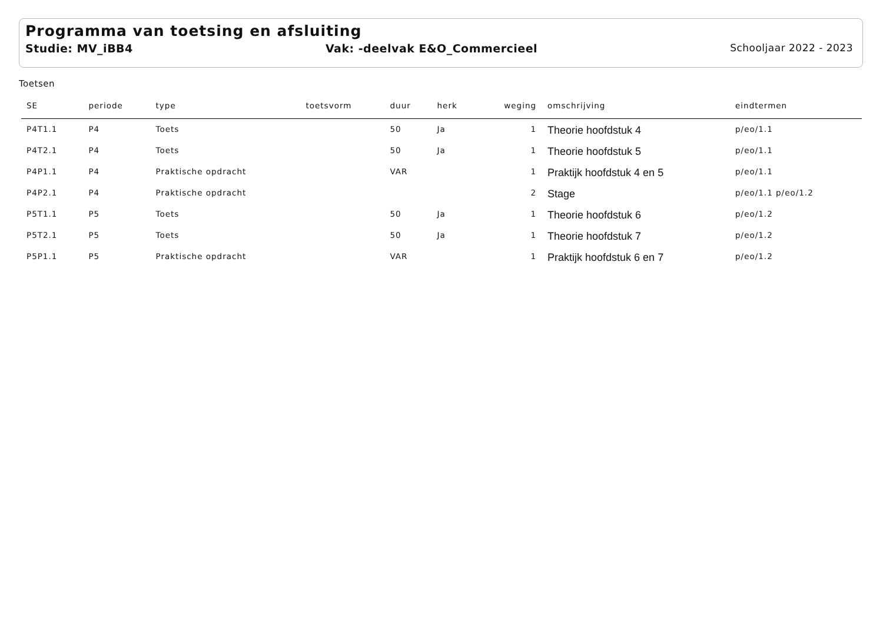Programma van toetsing en afsluiting
Studie: MV_iBB4 Vak: -deelvak E&O_Commercieel Schooljaar 2022 - 2023
Toetsen
| SE | periode | type | toetsvorm | duur | herk | weging | omschrijving | eindtermen |
| --- | --- | --- | --- | --- | --- | --- | --- | --- |
| P4T1.1 | P4 | Toets | | 50 | Ja | 1 | Theorie hoofdstuk 4 | p/eo/1.1 |
| P4T2.1 | P4 | Toets | | 50 | Ja | 1 | Theorie hoofdstuk 5 | p/eo/1.1 |
| P4P1.1 | P4 | Praktische opdracht | | VAR | | 1 | Praktijk hoofdstuk 4 en 5 | p/eo/1.1 |
| P4P2.1 | P4 | Praktische opdracht | | | | 2 | Stage | p/eo/1.1 p/eo/1.2 |
| P5T1.1 | P5 | Toets | | 50 | Ja | 1 | Theorie hoofdstuk 6 | p/eo/1.2 |
| P5T2.1 | P5 | Toets | | 50 | Ja | 1 | Theorie hoofdstuk 7 | p/eo/1.2 |
| P5P1.1 | P5 | Praktische opdracht | | VAR | | 1 | Praktijk hoofdstuk 6 en 7 | p/eo/1.2 |